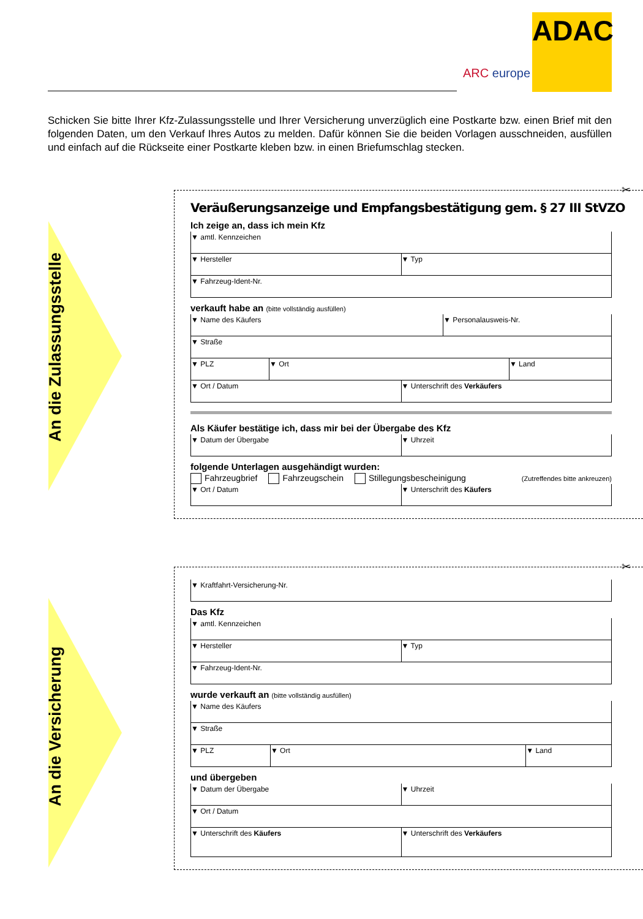ARC europe
ADAC
Schicken Sie bitte Ihrer Kfz-Zulassungsstelle und Ihrer Versicherung unverzüglich eine Postkarte bzw. einen Brief mit den folgenden Daten, um den Verkauf Ihres Autos zu melden. Dafür können Sie die beiden Vorlagen ausschneiden, ausfüllen und einfach auf die Rückseite einer Postkarte kleben bzw. in einen Briefumschlag stecken.
An die Zulassungsstelle
✂
Veräußerungsanzeige und Empfangsbestätigung gem. § 27 III StVZO
Ich zeige an, dass ich mein Kfz
▼ amtl. Kennzeichen
▼ Hersteller ▼ Typ
▼ Fahrzeug-Ident-Nr.
verkauft habe an (bitte vollständig ausfüllen)
▼ Name des Käufers ▼ Personalausweis-Nr.
▼ Straße
▼ PLZ ▼ Ort ▼ Land
▼ Ort / Datum ▼ Unterschrift des Verkäufers
Als Käufer bestätige ich, dass mir bei der Übergabe des Kfz
▼ Datum der Übergabe ▼ Uhrzeit
folgende Unterlagen ausgehändigt wurden:
Fahrzeugbrief Fahrzeugschein Stillegungsbescheinigung (Zutreffendes bitte ankreuzen)
▼ Ort / Datum ▼ Unterschrift des Käufers
An die Versicherung
✂
▼ Kraftfahrt-Versicherung-Nr.
Das Kfz
▼ amtl. Kennzeichen
▼ Hersteller ▼ Typ
▼ Fahrzeug-Ident-Nr.
wurde verkauft an (bitte vollständig ausfüllen)
▼ Name des Käufers
▼ Straße
▼ PLZ ▼ Ort ▼ Land
und übergeben
▼ Datum der Übergabe ▼ Uhrzeit
▼ Ort / Datum
▼ Unterschrift des Käufers ▼ Unterschrift des Verkäufers